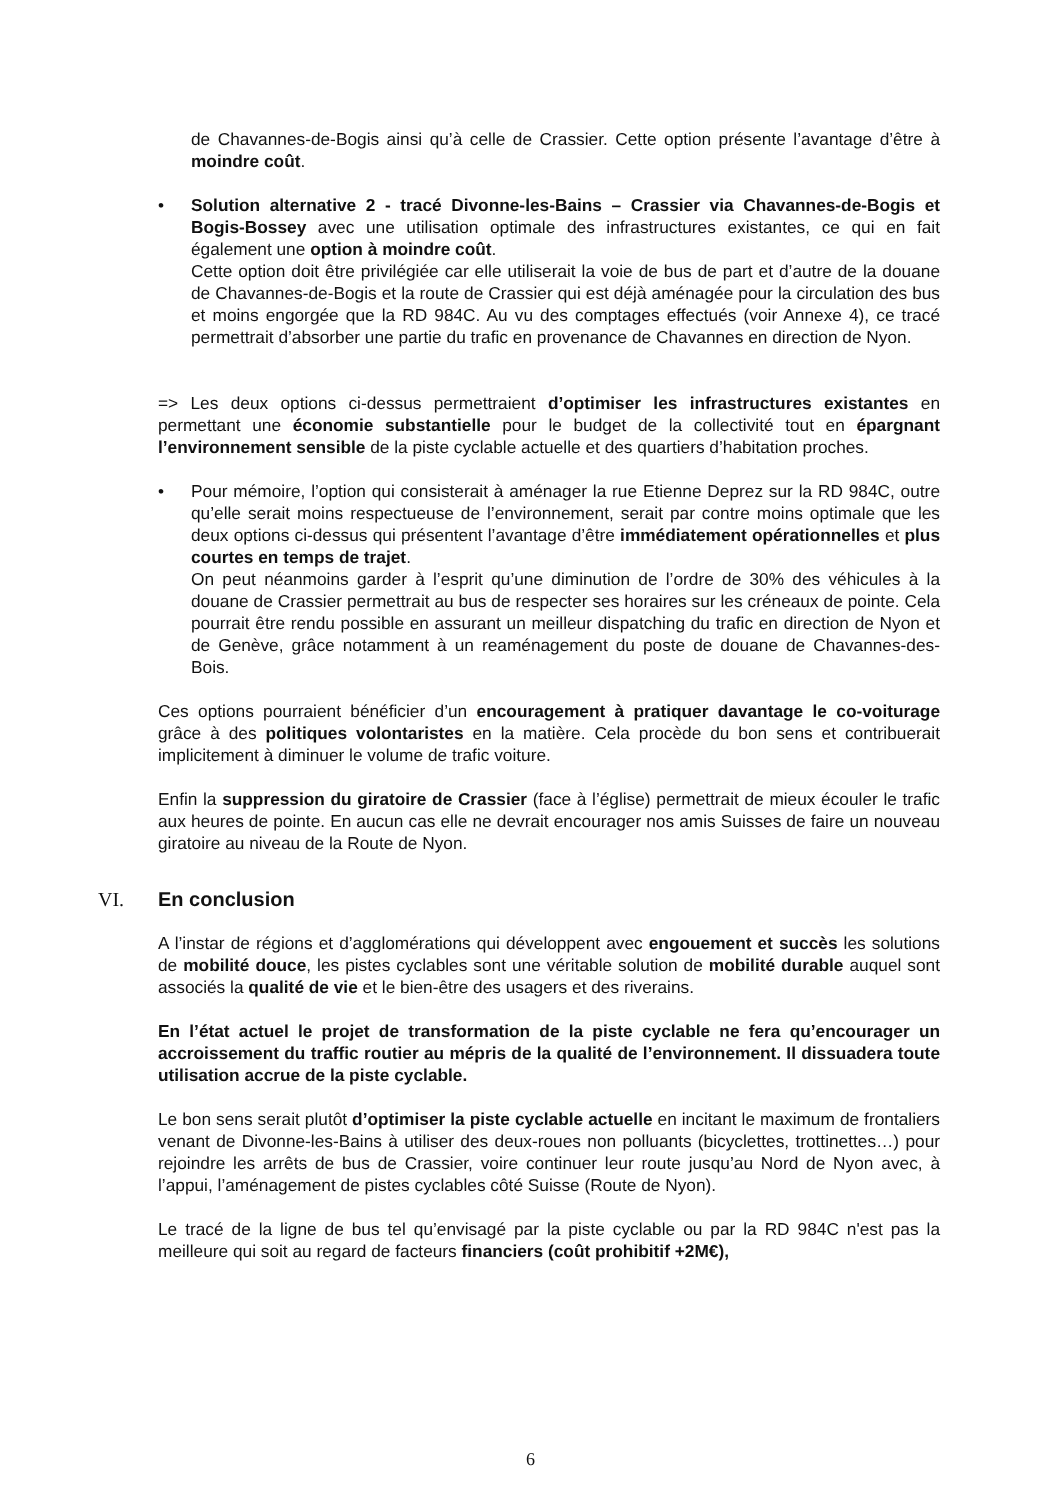de Chavannes-de-Bogis ainsi qu’à celle de Crassier. Cette option présente l’avantage d’être à moindre coût.
• Solution alternative 2 - tracé Divonne-les-Bains – Crassier via Chavannes-de-Bogis et Bogis-Bossey avec une utilisation optimale des infrastructures existantes, ce qui en fait également une option à moindre coût.
Cette option doit être privilégiée car elle utiliserait la voie de bus de part et d’autre de la douane de Chavannes-de-Bogis et la route de Crassier qui est déjà aménagée pour la circulation des bus et moins engorgée que la RD 984C. Au vu des comptages effectués (voir Annexe 4), ce tracé permettrait d’absorber une partie du trafic en provenance de Chavannes en direction de Nyon.
=> Les deux options ci-dessus permettraient d’optimiser les infrastructures existantes en permettant une économie substantielle pour le budget de la collectivité tout en épargnant l’environnement sensible de la piste cyclable actuelle et des quartiers d’habitation proches.
• Pour mémoire, l’option qui consisterait à aménager la rue Etienne Deprez sur la RD 984C, outre qu’elle serait moins respectueuse de l’environnement, serait par contre moins optimale que les deux options ci-dessus qui présentent l’avantage d’être immédiatement opérationnelles et plus courtes en temps de trajet.
On peut néanmoins garder à l’esprit qu’une diminution de l’ordre de 30% des véhicules à la douane de Crassier permettrait au bus de respecter ses horaires sur les créneaux de pointe. Cela pourrait être rendu possible en assurant un meilleur dispatching du trafic en direction de Nyon et de Genève, grâce notamment à un reaménagement du poste de douane de Chavannes-des-Bois.
Ces options pourraient bénéficier d’un encouragement à pratiquer davantage le co-voiturage grâce à des politiques volontaristes en la matière. Cela procède du bon sens et contribuerait implicitement à diminuer le volume de trafic voiture.
Enfin la suppression du giratoire de Crassier (face à l’église) permettrait de mieux écouler le trafic aux heures de pointe. En aucun cas elle ne devrait encourager nos amis Suisses de faire un nouveau giratoire au niveau de la Route de Nyon.
VI. En conclusion
A l’instar de régions et d’agglomérations qui développent avec engouement et succès les solutions de mobilité douce, les pistes cyclables sont une véritable solution de mobilité durable auquel sont associés la qualité de vie et le bien-être des usagers et des riverains.
En l’état actuel le projet de transformation de la piste cyclable ne fera qu’encourager un accroissement du traffic routier au mépris de la qualité de l’environnement. Il dissuadera toute utilisation accrue de la piste cyclable.
Le bon sens serait plutôt d’optimiser la piste cyclable actuelle en incitant le maximum de frontaliers venant de Divonne-les-Bains à utiliser des deux-roues non polluants (bicyclettes, trottinettes…) pour rejoindre les arrêts de bus de Crassier, voire continuer leur route jusqu’au Nord de Nyon avec, à l’appui, l’aménagement de pistes cyclables côté Suisse (Route de Nyon).
Le tracé de la ligne de bus tel qu’envisagé par la piste cyclable ou par la RD 984C n'est pas la meilleure qui soit au regard de facteurs financiers (coût prohibitif +2M€),
6